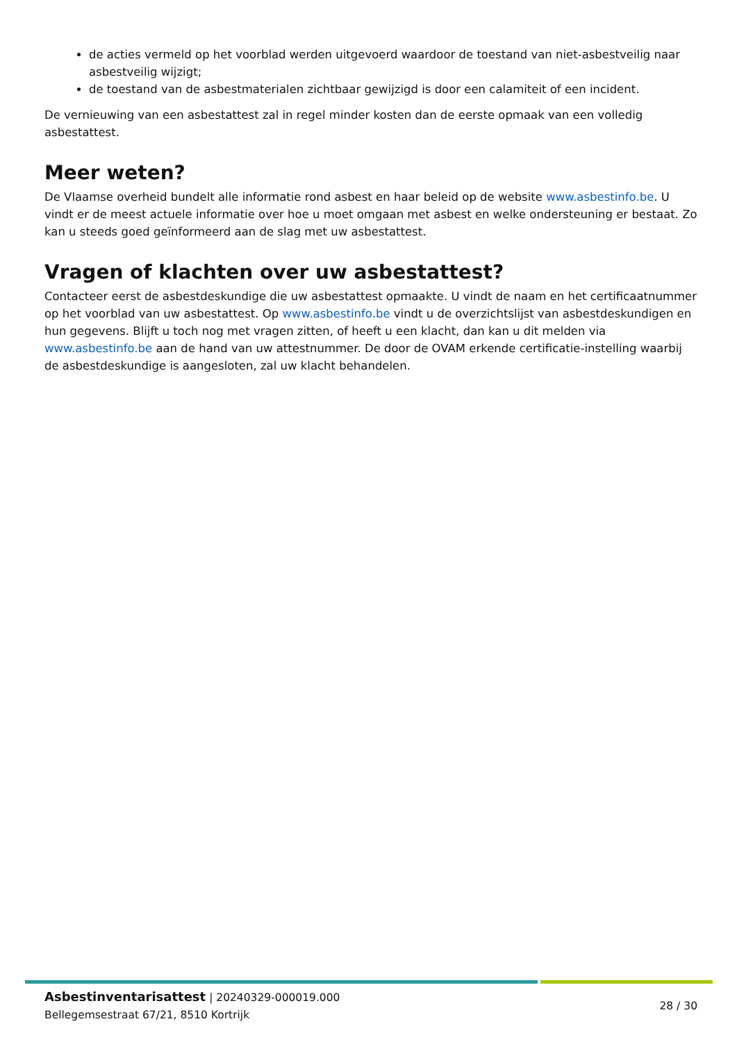de acties vermeld op het voorblad werden uitgevoerd waardoor de toestand van niet-asbestveilig naar asbestveilig wijzigt;
de toestand van de asbestmaterialen zichtbaar gewijzigd is door een calamiteit of een incident.
De vernieuwing van een asbestattest zal in regel minder kosten dan de eerste opmaak van een volledig asbestattest.
Meer weten?
De Vlaamse overheid bundelt alle informatie rond asbest en haar beleid op de website www.asbestinfo.be. U vindt er de meest actuele informatie over hoe u moet omgaan met asbest en welke ondersteuning er bestaat. Zo kan u steeds goed geïnformeerd aan de slag met uw asbestattest.
Vragen of klachten over uw asbestattest?
Contacteer eerst de asbestdeskundige die uw asbestattest opmaakte. U vindt de naam en het certificaatnummer op het voorblad van uw asbestattest. Op www.asbestinfo.be vindt u de overzichtslijst van asbestdeskundigen en hun gegevens. Blijft u toch nog met vragen zitten, of heeft u een klacht, dan kan u dit melden via www.asbestinfo.be aan de hand van uw attestnummer. De door de OVAM erkende certificatie-instelling waarbij de asbestdeskundige is aangesloten, zal uw klacht behandelen.
Asbestinventarisattest | 20240329-000019.000
Bellegemsestraat 67/21, 8510 Kortrijk
28 / 30